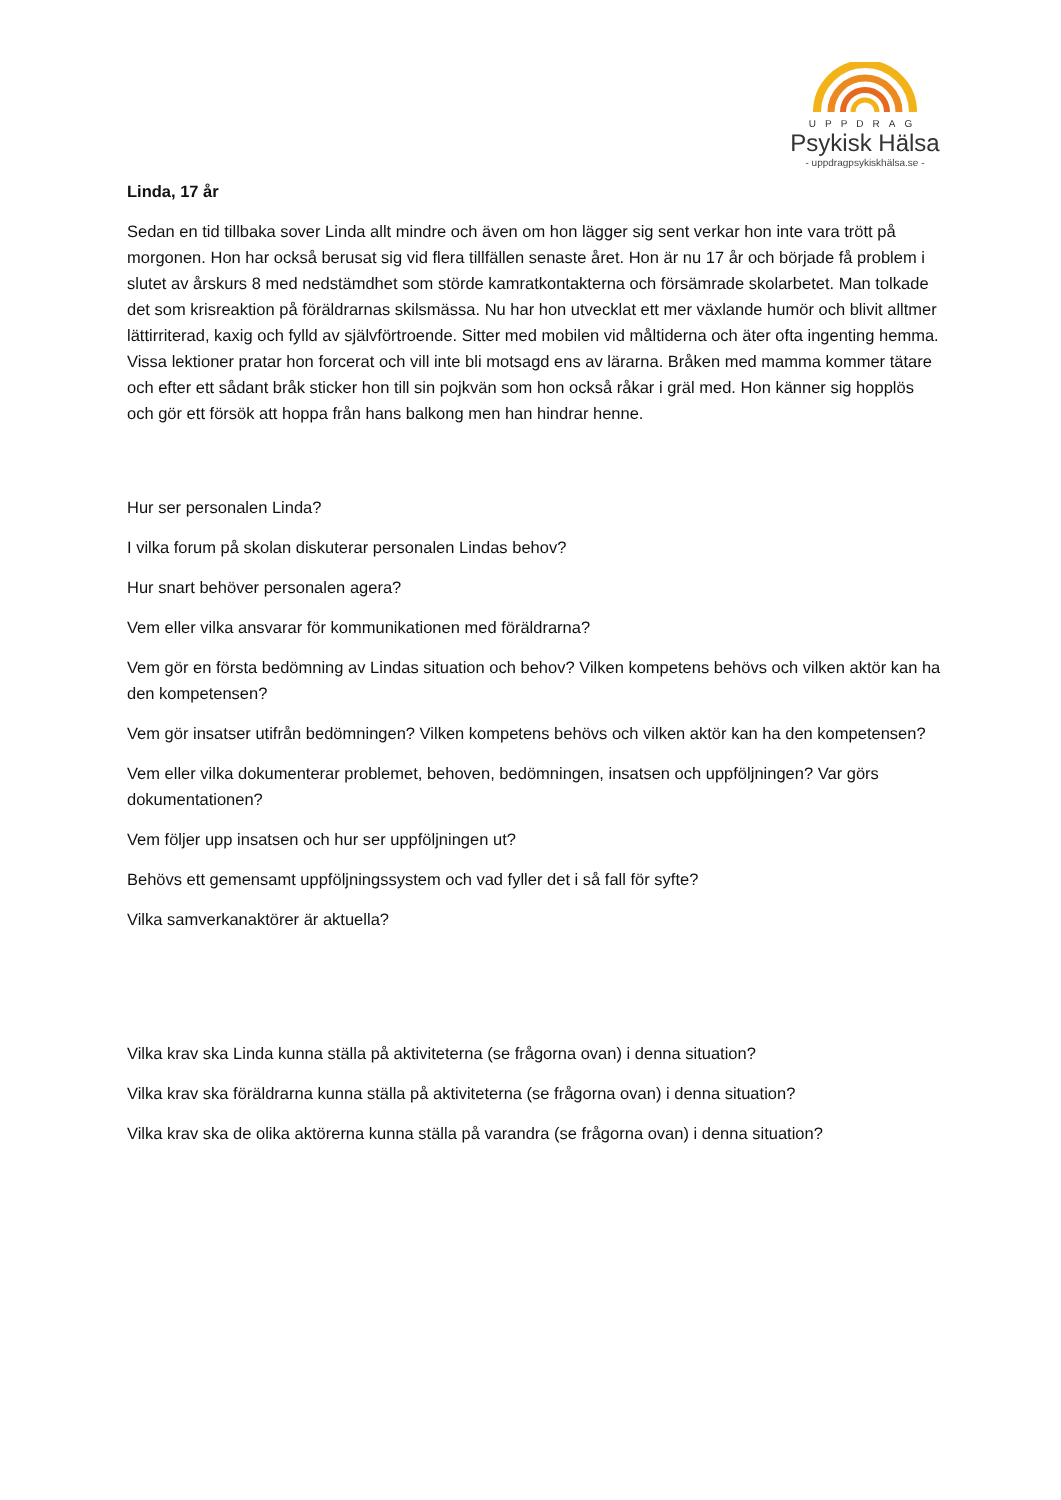UPPDRAG
Psykisk Hälsa
- uppdragpsykiskhälsa.se -
Linda, 17 år
Sedan en tid tillbaka sover Linda allt mindre och även om hon lägger sig sent verkar hon inte vara trött på morgonen. Hon har också berusat sig vid flera tillfällen senaste året. Hon är nu 17 år och började få problem i slutet av årskurs 8 med nedstämdhet som störde kamratkontakterna och försämrade skolarbetet. Man tolkade det som krisreaktion på föräldrarnas skilsmässa. Nu har hon utvecklat ett mer växlande humör och blivit alltmer lättirriterad, kaxig och fylld av självförtroende. Sitter med mobilen vid måltiderna och äter ofta ingenting hemma. Vissa lektioner pratar hon forcerat och vill inte bli motsagd ens av lärarna. Bråken med mamma kommer tätare och efter ett sådant bråk sticker hon till sin pojkvän som hon också råkar i gräl med. Hon känner sig hopplös och gör ett försök att hoppa från hans balkong men han hindrar henne.
Hur ser personalen Linda?
I vilka forum på skolan diskuterar personalen Lindas behov?
Hur snart behöver personalen agera?
Vem eller vilka ansvarar för kommunikationen med föräldrarna?
Vem gör en första bedömning av Lindas situation och behov? Vilken kompetens behövs och vilken aktör kan ha den kompetensen?
Vem gör insatser utifrån bedömningen? Vilken kompetens behövs och vilken aktör kan ha den kompetensen?
Vem eller vilka dokumenterar problemet, behoven, bedömningen, insatsen och uppföljningen? Var görs dokumentationen?
Vem följer upp insatsen och hur ser uppföljningen ut?
Behövs ett gemensamt uppföljningssystem och vad fyller det i så fall för syfte?
Vilka samverkanaktörer är aktuella?
Vilka krav ska Linda kunna ställa på aktiviteterna (se frågorna ovan) i denna situation?
Vilka krav ska föräldrarna kunna ställa på aktiviteterna (se frågorna ovan) i denna situation?
Vilka krav ska de olika aktörerna kunna ställa på varandra (se frågorna ovan) i denna situation?